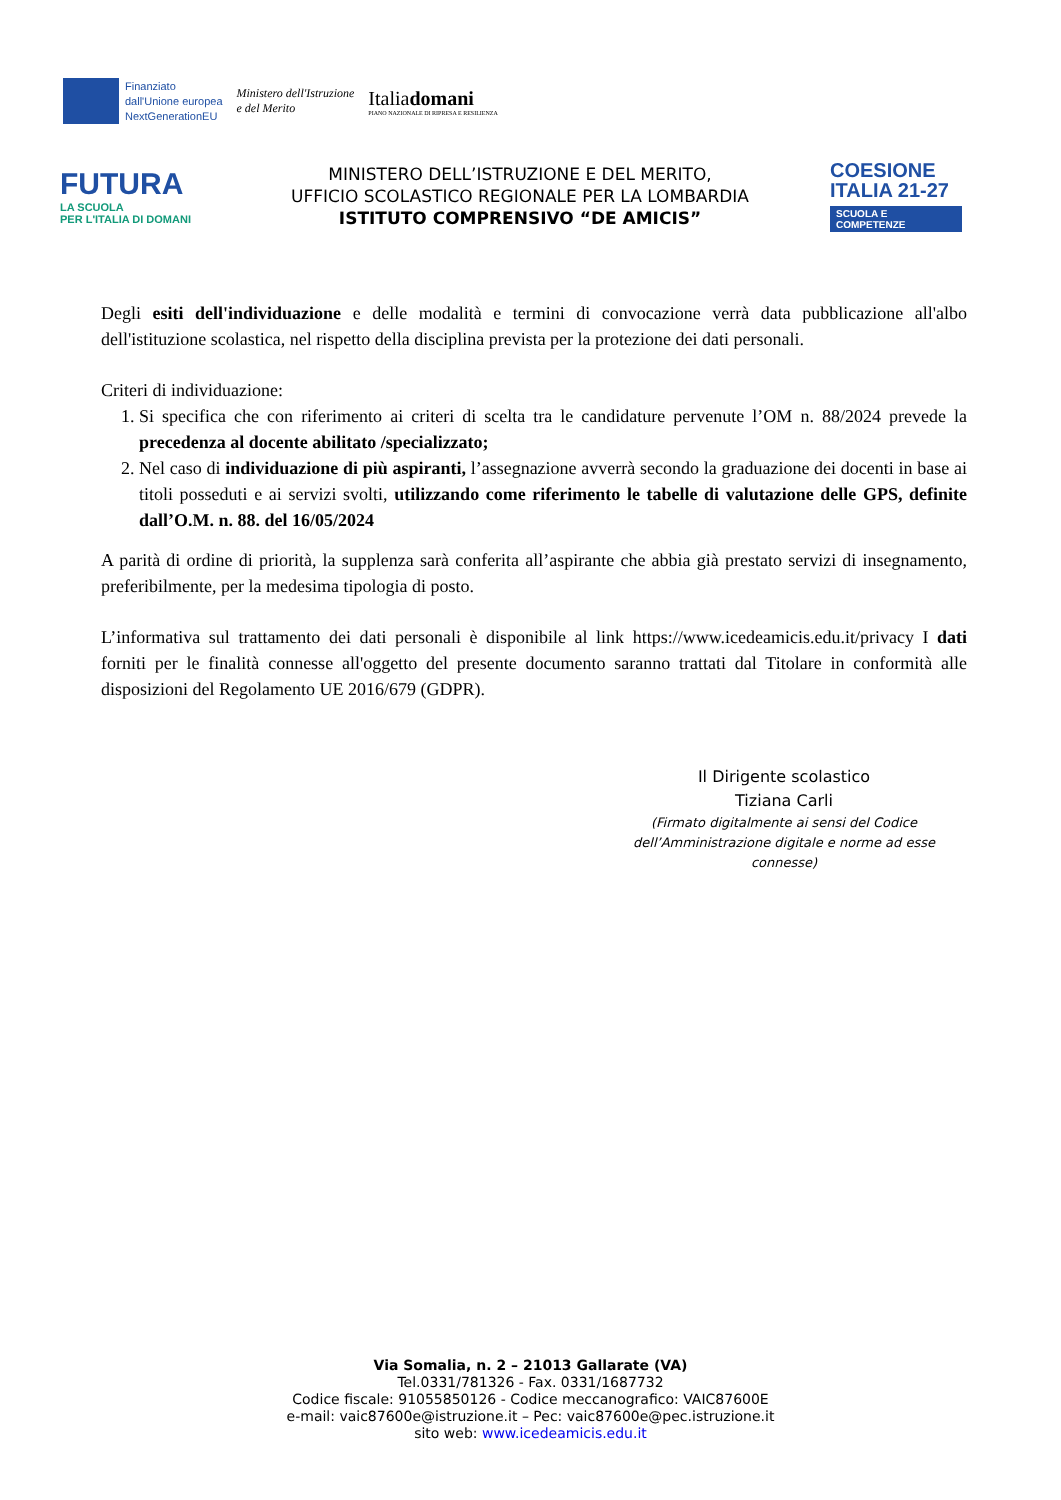Finanziato
dall'Unione europea
NextGenerationEU
Ministero dell'Istruzione
e del Merito
Italiadomani
PIANO NAZIONALE DI RIPRESA E RESILIENZA
FUTURA
LA SCUOLA
PER L'ITALIA DI DOMANI
MINISTERO DELL’ISTRUZIONE E DEL MERITO,
UFFICIO SCOLASTICO REGIONALE PER LA LOMBARDIA
ISTITUTO COMPRENSIVO “DE AMICIS”
COESIONE
ITALIA 21-27
SCUOLA E
COMPETENZE
Degli esiti dell'individuazione e delle modalità e termini di convocazione verrà data pubblicazione all'albo dell'istituzione scolastica, nel rispetto della disciplina prevista per la protezione dei dati personali.
Criteri di individuazione:
1. Si specifica che con riferimento ai criteri di scelta tra le candidature pervenute l’OM n. 88/2024 prevede la precedenza al docente abilitato /specializzato;
2. Nel caso di individuazione di più aspiranti, l’assegnazione avverrà secondo la graduazione dei docenti in base ai titoli posseduti e ai servizi svolti, utilizzando come riferimento le tabelle di valutazione delle GPS, definite dall’O.M. n. 88. del 16/05/2024
A parità di ordine di priorità, la supplenza sarà conferita all’aspirante che abbia già prestato servizi di insegnamento, preferibilmente, per la medesima tipologia di posto.
L’informativa sul trattamento dei dati personali è disponibile al link https://www.icedeamicis.edu.it/privacy I dati forniti per le finalità connesse all'oggetto del presente documento saranno trattati dal Titolare in conformità alle disposizioni del Regolamento UE 2016/679 (GDPR).
Il Dirigente scolastico
Tiziana Carli
(Firmato digitalmente ai sensi del Codice
dell’Amministrazione digitale e norme ad esse connesse)
Via Somalia, n. 2 – 21013 Gallarate (VA)
Tel.0331/781326 - Fax. 0331/1687732
Codice fiscale: 91055850126 - Codice meccanografico: VAIC87600E
e-mail: vaic87600e@istruzione.it – Pec: vaic87600e@pec.istruzione.it
sito web: www.icedeamicis.edu.it